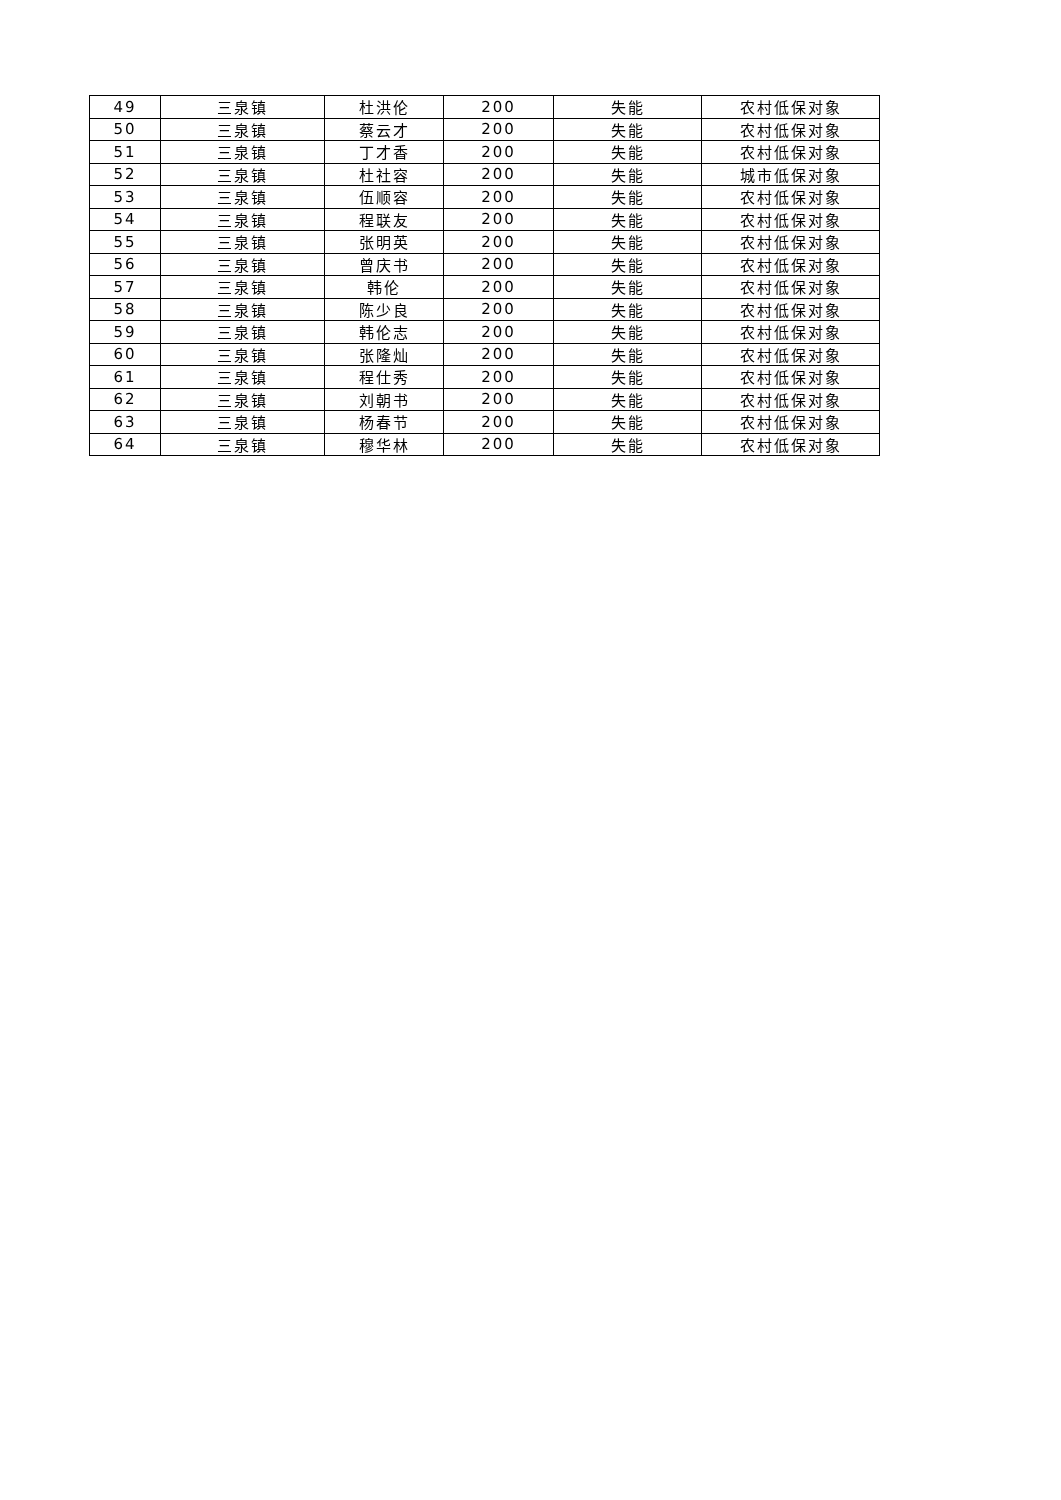| 49 | 三泉镇 | 杜洪伦 | 200 | 失能 | 农村低保对象 |
| 50 | 三泉镇 | 蔡云才 | 200 | 失能 | 农村低保对象 |
| 51 | 三泉镇 | 丁才香 | 200 | 失能 | 农村低保对象 |
| 52 | 三泉镇 | 杜社容 | 200 | 失能 | 城市低保对象 |
| 53 | 三泉镇 | 伍顺容 | 200 | 失能 | 农村低保对象 |
| 54 | 三泉镇 | 程联友 | 200 | 失能 | 农村低保对象 |
| 55 | 三泉镇 | 张明英 | 200 | 失能 | 农村低保对象 |
| 56 | 三泉镇 | 曾庆书 | 200 | 失能 | 农村低保对象 |
| 57 | 三泉镇 | 韩伦 | 200 | 失能 | 农村低保对象 |
| 58 | 三泉镇 | 陈少良 | 200 | 失能 | 农村低保对象 |
| 59 | 三泉镇 | 韩伦志 | 200 | 失能 | 农村低保对象 |
| 60 | 三泉镇 | 张隆灿 | 200 | 失能 | 农村低保对象 |
| 61 | 三泉镇 | 程仕秀 | 200 | 失能 | 农村低保对象 |
| 62 | 三泉镇 | 刘朝书 | 200 | 失能 | 农村低保对象 |
| 63 | 三泉镇 | 杨春节 | 200 | 失能 | 农村低保对象 |
| 64 | 三泉镇 | 穆华林 | 200 | 失能 | 农村低保对象 |